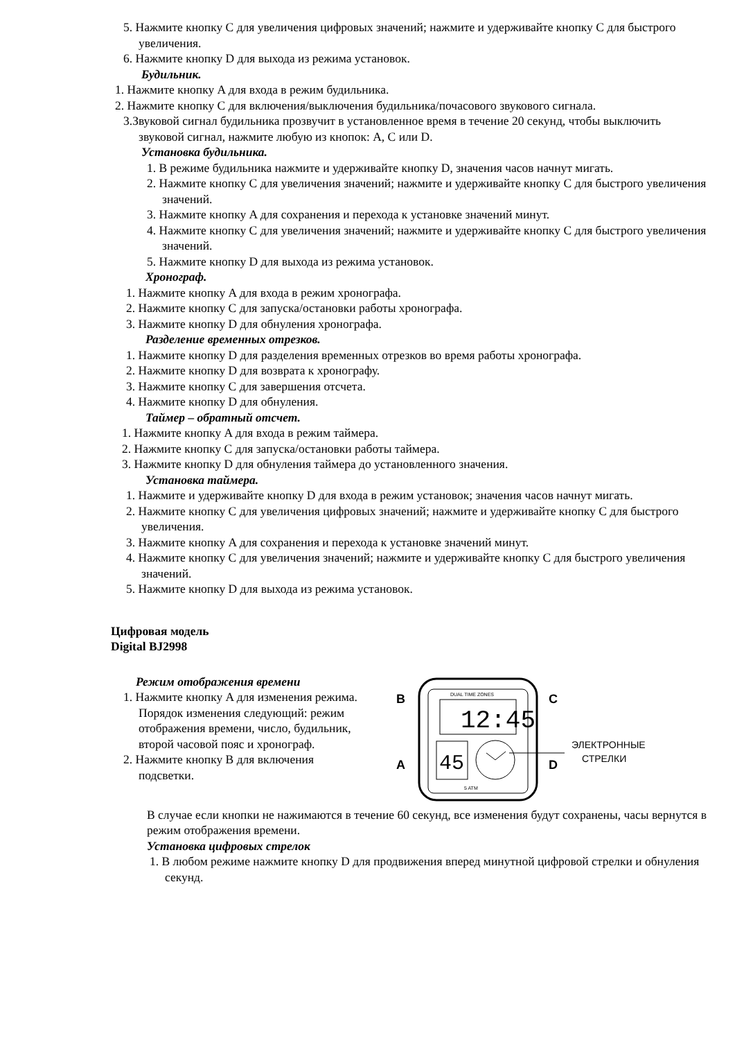5. Нажмите кнопку C для увеличения цифровых значений; нажмите и удерживайте кнопку C для быстрого увеличения.
6. Нажмите кнопку D для выхода из режима установок.
Будильник.
1. Нажмите кнопку A для входа в режим будильника.
2. Нажмите кнопку C для включения/выключения будильника/почасового звукового сигнала.
3.Звуковой сигнал будильника прозвучит в установленное время в течение 20 секунд, чтобы выключить звуковой сигнал, нажмите любую из кнопок: A, C или D.
Установка будильника.
1. В режиме будильника нажмите и удерживайте кнопку D, значения часов начнут мигать.
2. Нажмите кнопку C для увеличения значений; нажмите и удерживайте кнопку C для быстрого увеличения значений.
3. Нажмите кнопку A для сохранения и перехода к установке значений минут.
4. Нажмите кнопку C для увеличения значений; нажмите и удерживайте кнопку C для быстрого увеличения значений.
5. Нажмите кнопку D для выхода из режима установок.
Хронограф.
1. Нажмите кнопку A для входа в режим хронографа.
2. Нажмите кнопку C для запуска/остановки работы хронографа.
3. Нажмите кнопку D для обнуления хронографа.
Разделение временных отрезков.
1. Нажмите кнопку D для разделения временных отрезков во время работы хронографа.
2. Нажмите кнопку D для возврата к хронографу.
3. Нажмите кнопку C для завершения отсчета.
4. Нажмите кнопку D для обнуления.
Таймер – обратный отсчет.
1. Нажмите кнопку A для входа в режим таймера.
2. Нажмите кнопку C для запуска/остановки работы таймера.
3. Нажмите кнопку D для обнуления таймера до установленного значения.
Установка таймера.
1. Нажмите и удерживайте кнопку D для входа в режим установок; значения часов начнут мигать.
2. Нажмите кнопку C для увеличения цифровых значений; нажмите и удерживайте кнопку C для быстрого увеличения.
3. Нажмите кнопку A для сохранения и перехода к установке значений минут.
4. Нажмите кнопку C для увеличения значений; нажмите и удерживайте кнопку C для быстрого увеличения значений.
5. Нажмите кнопку D для выхода из режима установок.
Цифровая модель
Digital BJ2998
Режим отображения времени
1. Нажмите кнопку A для изменения режима. Порядок изменения следующий: режим отображения времени, число, будильник, второй часовой пояс и хронограф.
2. Нажмите кнопку B для включения подсветки.
B
A
C
D
DUAL TIME ZONES
12:45
45
5 ATM
ЭЛЕКТРОННЫЕ
СТРЕЛКИ
В случае если кнопки не нажимаются в течение 60 секунд, все изменения будут сохранены, часы вернутся в режим отображения времени.
Установка цифровых стрелок
1. В любом режиме нажмите кнопку D для продвижения вперед минутной цифровой стрелки и обнуления секунд.